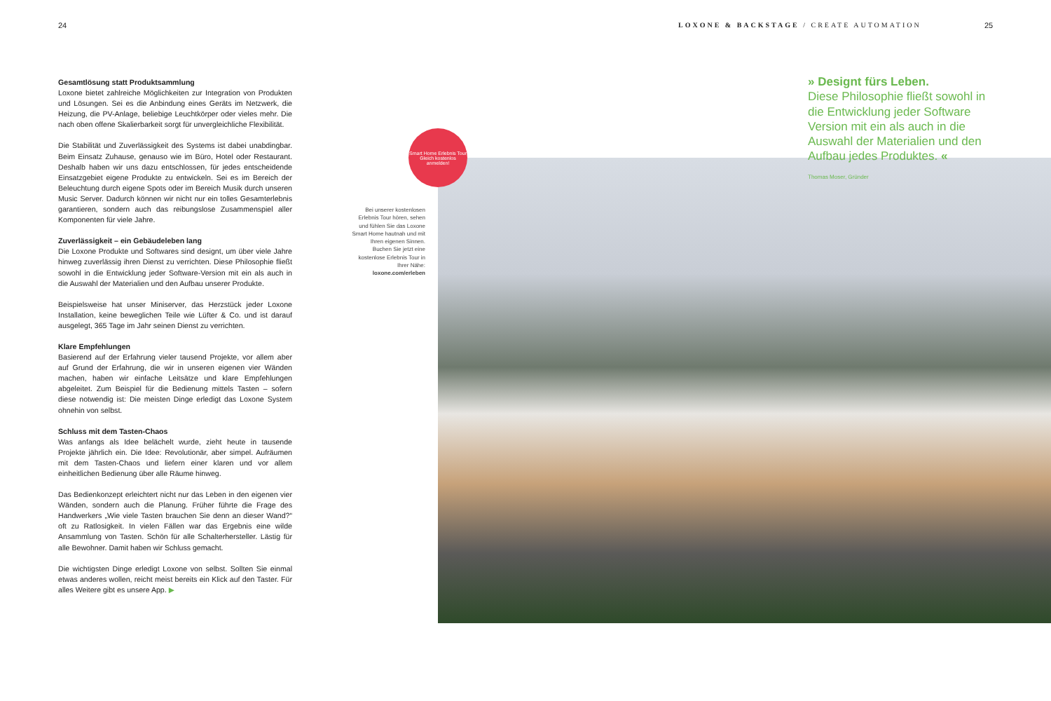24 LOXONE & BACKSTAGE / CREATE AUTOMATION 25
Gesamtlösung statt Produktsammlung
Loxone bietet zahlreiche Möglichkeiten zur Integration von Produkten und Lösungen. Sei es die Anbindung eines Geräts im Netzwerk, die Heizung, die PV-Anlage, beliebige Leuchtkörper oder vieles mehr. Die nach oben offene Skalierbarkeit sorgt für unvergleichliche Flexibilität.
Die Stabilität und Zuverlässigkeit des Systems ist dabei unabdingbar. Beim Einsatz Zuhause, genauso wie im Büro, Hotel oder Restaurant. Deshalb haben wir uns dazu entschlossen, für jedes entscheidende Einsatzgebiet eigene Produkte zu entwickeln. Sei es im Bereich der Beleuchtung durch eigene Spots oder im Bereich Musik durch unseren Music Server. Dadurch können wir nicht nur ein tolles Gesamterlebnis garantieren, sondern auch das reibungslose Zusammenspiel aller Komponenten für viele Jahre.
Zuverlässigkeit – ein Gebäudeleben lang
Die Loxone Produkte und Softwares sind designt, um über viele Jahre hinweg zuverlässig ihren Dienst zu verrichten. Diese Philosophie fließt sowohl in die Entwicklung jeder Software-Version mit ein als auch in die Auswahl der Materialien und den Aufbau unserer Produkte.
Beispielsweise hat unser Miniserver, das Herzstück jeder Loxone Installation, keine beweglichen Teile wie Lüfter & Co. und ist darauf ausgelegt, 365 Tage im Jahr seinen Dienst zu verrichten.
Klare Empfehlungen
Basierend auf der Erfahrung vieler tausend Projekte, vor allem aber auf Grund der Erfahrung, die wir in unseren eigenen vier Wänden machen, haben wir einfache Leitsätze und klare Empfehlungen abgeleitet. Zum Beispiel für die Bedienung mittels Tasten – sofern diese notwendig ist: Die meisten Dinge erledigt das Loxone System ohnehin von selbst.
Schluss mit dem Tasten-Chaos
Was anfangs als Idee belächelt wurde, zieht heute in tausende Projekte jährlich ein. Die Idee: Revolutionär, aber simpel. Aufräumen mit dem Tasten-Chaos und liefern einer klaren und vor allem einheitlichen Bedienung über alle Räume hinweg.
Das Bedienkonzept erleichtert nicht nur das Leben in den eigenen vier Wänden, sondern auch die Planung. Früher führte die Frage des Handwerkers „Wie viele Tasten brauchen Sie denn an dieser Wand?“ oft zu Ratlosigkeit. In vielen Fällen war das Ergebnis eine wilde Ansammlung von Tasten. Schön für alle Schalterhersteller. Lästig für alle Bewohner. Damit haben wir Schluss gemacht.
Die wichtigsten Dinge erledigt Loxone von selbst. Sollten Sie einmal etwas anderes wollen, reicht meist bereits ein Klick auf den Taster. Für alles Weitere gibt es unsere App. ▶
Smart Home Erlebnis Tour
Gleich kostenlos anmelden!
Bei unserer kostenlosen Erlebnis Tour hören, sehen und fühlen Sie das Loxone Smart Home hautnah und mit Ihren eigenen Sinnen. Buchen Sie jetzt eine kostenlose Erlebnis Tour in Ihrer Nähe: loxone.com/erleben
» Designt fürs Leben.
Diese Philosophie fließt sowohl in die Entwicklung jeder Software Version mit ein als auch in die Auswahl der Materialien und den Aufbau jedes Produktes. «
Thomas Moser, Gründer